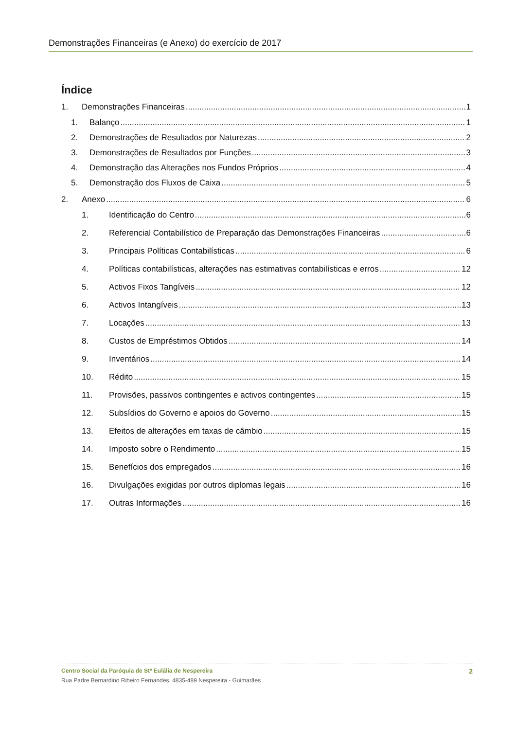Demonstrações Financeiras (e Anexo) do exercício de 2017
Índice
1. Demonstrações Financeiras 1
1. Balanço 1
2. Demonstrações de Resultados por Naturezas 2
3. Demonstrações de Resultados por Funções 3
4. Demonstração das Alterações nos Fundos Próprios 4
5. Demonstração dos Fluxos de Caixa 5
2. Anexo 6
1. Identificação do Centro 6
2. Referencial Contabilístico de Preparação das Demonstrações Financeiras 6
3. Principais Políticas Contabilísticas 6
4. Políticas contabilísticas, alterações nas estimativas contabilísticas e erros 12
5. Activos Fixos Tangíveis 12
6. Activos Intangíveis 13
7. Locações 13
8. Custos de Empréstimos Obtidos 14
9. Inventários 14
10. Rédito 15
11. Provisões, passivos contingentes e activos contingentes 15
12. Subsídios do Governo e apoios do Governo 15
13. Efeitos de alterações em taxas de câmbio 15
14. Imposto sobre o Rendimento 15
15. Benefícios dos empregados 16
16. Divulgações exigidas por outros diplomas legais 16
17. Outras Informações 16
Centro Social da Paróquia de Stª Eulália de Nespereira 2
Rua Padre Bernardino Ribeiro Fernandes, 4835-489 Nespereira - Guimarães